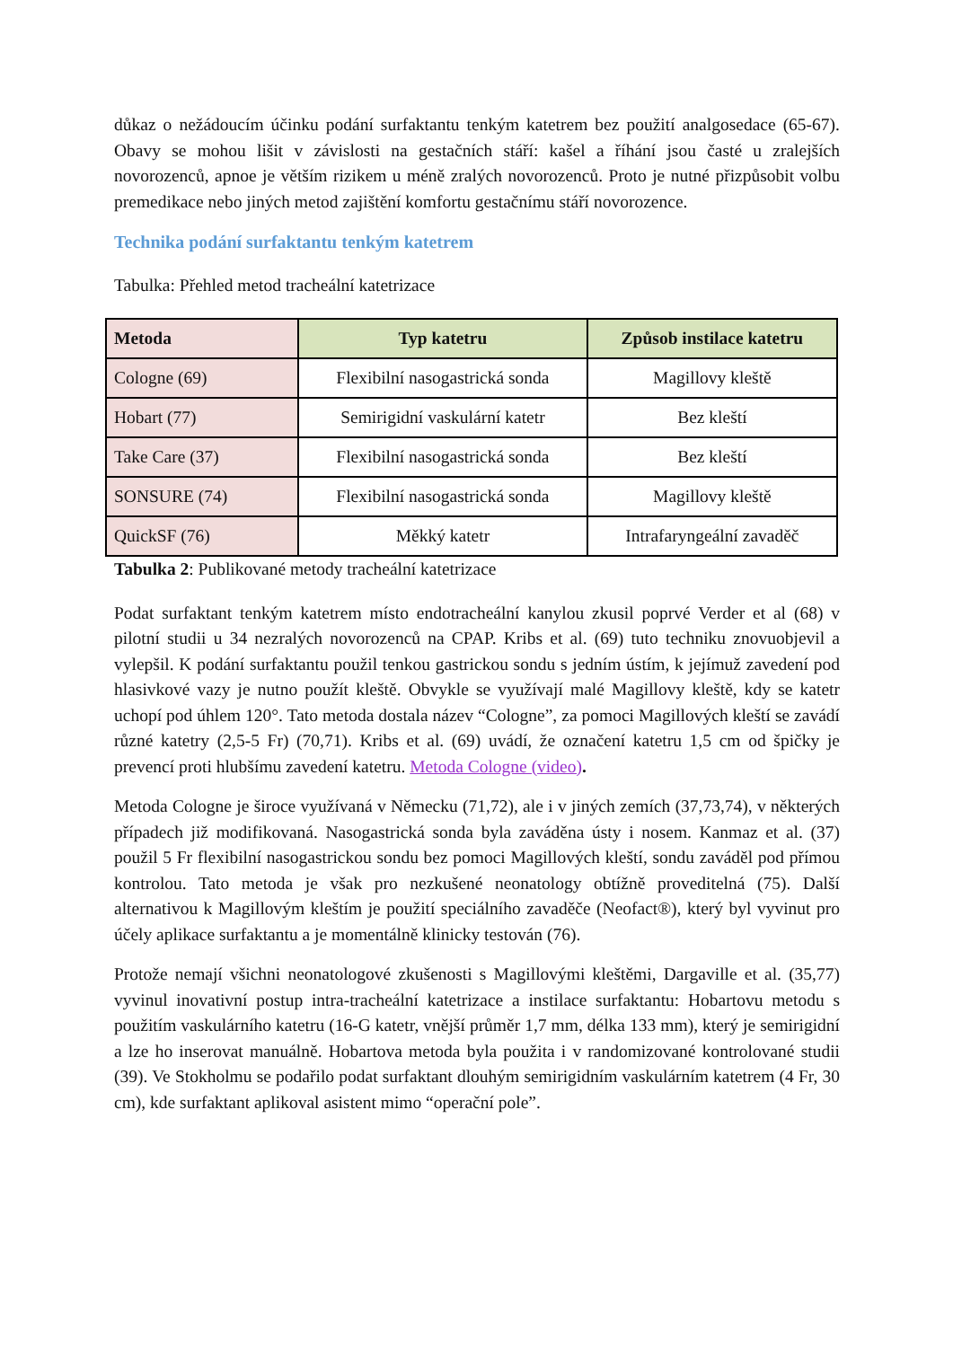důkaz o nežádoucím účinku podání surfaktantu tenkým katetrem bez použití analgosedace (65-67). Obavy se mohou lišit v závislosti na gestačních stáří: kašel a říhání jsou časté u zralejších novorozenců, apnoe je větším rizikem u méně zralých novorozenců. Proto je nutné přizpůsobit volbu premedikace nebo jiných metod zajištění komfortu gestačnímu stáří novorozence.
Technika podání surfaktantu tenkým katetrem
Tabulka: Přehled metod tracheální katetrizace
| Metoda | Typ katetru | Způsob instilace katetru |
| --- | --- | --- |
| Cologne (69) | Flexibilní nasogastrická sonda | Magillovy kleště |
| Hobart (77) | Semirigidní vaskulární katetr | Bez kleští |
| Take Care (37) | Flexibilní nasogastrická sonda | Bez kleští |
| SONSURE (74) | Flexibilní nasogastrická sonda | Magillovy kleště |
| QuickSF (76) | Měkký katetr | Intrafaryngeální zavaděč |
Tabulka 2: Publikované metody tracheální katetrizace
Podat surfaktant tenkým katetrem místo endotracheální kanylou zkusil poprvé Verder et al (68) v pilotní studii u 34 nezralých novorozenců na CPAP. Kribs et al. (69) tuto techniku znovuobjevil a vylepšil. K podání surfaktantu použil tenkou gastrickou sondu s jedním ústím, k jejímuž zavedení pod hlasivkové vazy je nutno použít kleště. Obvykle se využívají malé Magillovy kleště, kdy se katetr uchopí pod úhlem 120°. Tato metoda dostala název “Cologne”, za pomoci Magillových kleští se zavádí různé katetry (2,5-5 Fr) (70,71). Kribs et al. (69) uvádí, že označení katetru 1,5 cm od špičky je prevencí proti hlubšímu zavedení katetru. Metoda Cologne (video).
Metoda Cologne je široce využívaná v Německu (71,72), ale i v jiných zemích (37,73,74), v některých případech již modifikovaná. Nasogastrická sonda byla zaváděna ústy i nosem. Kanmaz et al. (37) použil 5 Fr flexibilní nasogastrickou sondu bez pomoci Magillových kleští, sondu zaváděl pod přímou kontrolou. Tato metoda je však pro nezkušené neonatology obtížně proveditelná (75). Další alternativou k Magillovým kleštím je použití speciálního zavaděče (Neofact®), který byl vyvinut pro účely aplikace surfaktantu a je momentálně klinicky testován (76).
Protože nemají všichni neonatologové zkušenosti s Magillovými kleštěmi, Dargaville et al. (35,77) vyvinul inovativní postup intra-tracheální katetrizace a instilace surfaktantu: Hobartovu metodu s použitím vaskulárního katetru (16-G katetr, vnější průměr 1,7 mm, délka 133 mm), který je semirigidní a lze ho inserovat manuálně. Hobartova metoda byla použita i v randomizované kontrolované studii (39). Ve Stokholmu se podařilo podat surfaktant dlouhým semirigidním vaskulárním katetrem (4 Fr, 30 cm), kde surfaktant aplikoval asistent mimo “operační pole”.